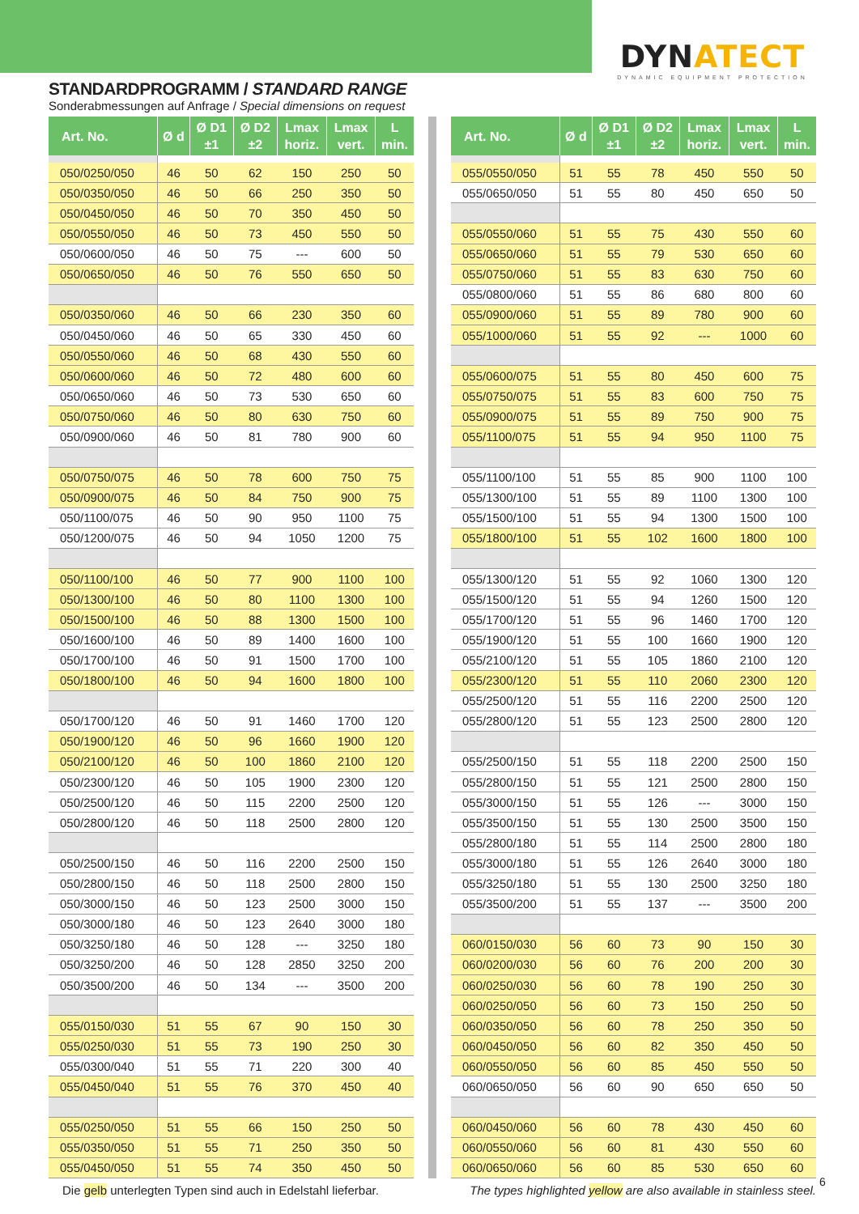DYNATECT
DYNAMIC EQUIPMENT PROTECTION
STANDARDPROGRAMM / STANDARD RANGE
Sonderabmessungen auf Anfrage / Special dimensions on request
| Art. No. | Ø d | Ø D1 ±1 | Ø D2 ±2 | Lmax horiz. | Lmax vert. | L min. |
| --- | --- | --- | --- | --- | --- | --- |
| 050/0250/050 | 46 | 50 | 62 | 150 | 250 | 50 |
| 050/0350/050 | 46 | 50 | 66 | 250 | 350 | 50 |
| 050/0450/050 | 46 | 50 | 70 | 350 | 450 | 50 |
| 050/0550/050 | 46 | 50 | 73 | 450 | 550 | 50 |
| 050/0600/050 | 46 | 50 | 75 | --- | 600 | 50 |
| 050/0650/050 | 46 | 50 | 76 | 550 | 650 | 50 |
| 050/0350/060 | 46 | 50 | 66 | 230 | 350 | 60 |
| 050/0450/060 | 46 | 50 | 65 | 330 | 450 | 60 |
| 050/0550/060 | 46 | 50 | 68 | 430 | 550 | 60 |
| 050/0600/060 | 46 | 50 | 72 | 480 | 600 | 60 |
| 050/0650/060 | 46 | 50 | 73 | 530 | 650 | 60 |
| 050/0750/060 | 46 | 50 | 80 | 630 | 750 | 60 |
| 050/0900/060 | 46 | 50 | 81 | 780 | 900 | 60 |
| 050/0750/075 | 46 | 50 | 78 | 600 | 750 | 75 |
| 050/0900/075 | 46 | 50 | 84 | 750 | 900 | 75 |
| 050/1100/075 | 46 | 50 | 90 | 950 | 1100 | 75 |
| 050/1200/075 | 46 | 50 | 94 | 1050 | 1200 | 75 |
| 050/1100/100 | 46 | 50 | 77 | 900 | 1100 | 100 |
| 050/1300/100 | 46 | 50 | 80 | 1100 | 1300 | 100 |
| 050/1500/100 | 46 | 50 | 88 | 1300 | 1500 | 100 |
| 050/1600/100 | 46 | 50 | 89 | 1400 | 1600 | 100 |
| 050/1700/100 | 46 | 50 | 91 | 1500 | 1700 | 100 |
| 050/1800/100 | 46 | 50 | 94 | 1600 | 1800 | 100 |
| 050/1700/120 | 46 | 50 | 91 | 1460 | 1700 | 120 |
| 050/1900/120 | 46 | 50 | 96 | 1660 | 1900 | 120 |
| 050/2100/120 | 46 | 50 | 100 | 1860 | 2100 | 120 |
| 050/2300/120 | 46 | 50 | 105 | 1900 | 2300 | 120 |
| 050/2500/120 | 46 | 50 | 115 | 2200 | 2500 | 120 |
| 050/2800/120 | 46 | 50 | 118 | 2500 | 2800 | 120 |
| 050/2500/150 | 46 | 50 | 116 | 2200 | 2500 | 150 |
| 050/2800/150 | 46 | 50 | 118 | 2500 | 2800 | 150 |
| 050/3000/150 | 46 | 50 | 123 | 2500 | 3000 | 150 |
| 050/3000/180 | 46 | 50 | 123 | 2640 | 3000 | 180 |
| 050/3250/180 | 46 | 50 | 128 | --- | 3250 | 180 |
| 050/3250/200 | 46 | 50 | 128 | 2850 | 3250 | 200 |
| 050/3500/200 | 46 | 50 | 134 | --- | 3500 | 200 |
| 055/0150/030 | 51 | 55 | 67 | 90 | 150 | 30 |
| 055/0250/030 | 51 | 55 | 73 | 190 | 250 | 30 |
| 055/0300/040 | 51 | 55 | 71 | 220 | 300 | 40 |
| 055/0450/040 | 51 | 55 | 76 | 370 | 450 | 40 |
| 055/0250/050 | 51 | 55 | 66 | 150 | 250 | 50 |
| 055/0350/050 | 51 | 55 | 71 | 250 | 350 | 50 |
| 055/0450/050 | 51 | 55 | 74 | 350 | 450 | 50 |
| Art. No. | Ø d | Ø D1 ±1 | Ø D2 ±2 | Lmax horiz. | Lmax vert. | L min. |
| --- | --- | --- | --- | --- | --- | --- |
| 055/0550/050 | 51 | 55 | 78 | 450 | 550 | 50 |
| 055/0650/050 | 51 | 55 | 80 | 450 | 650 | 50 |
| 055/0550/060 | 51 | 55 | 75 | 430 | 550 | 60 |
| 055/0650/060 | 51 | 55 | 79 | 530 | 650 | 60 |
| 055/0750/060 | 51 | 55 | 83 | 630 | 750 | 60 |
| 055/0800/060 | 51 | 55 | 86 | 680 | 800 | 60 |
| 055/0900/060 | 51 | 55 | 89 | 780 | 900 | 60 |
| 055/1000/060 | 51 | 55 | 92 | --- | 1000 | 60 |
| 055/0600/075 | 51 | 55 | 80 | 450 | 600 | 75 |
| 055/0750/075 | 51 | 55 | 83 | 600 | 750 | 75 |
| 055/0900/075 | 51 | 55 | 89 | 750 | 900 | 75 |
| 055/1100/075 | 51 | 55 | 94 | 950 | 1100 | 75 |
| 055/1100/100 | 51 | 55 | 85 | 900 | 1100 | 100 |
| 055/1300/100 | 51 | 55 | 89 | 1100 | 1300 | 100 |
| 055/1500/100 | 51 | 55 | 94 | 1300 | 1500 | 100 |
| 055/1800/100 | 51 | 55 | 102 | 1600 | 1800 | 100 |
| 055/1300/120 | 51 | 55 | 92 | 1060 | 1300 | 120 |
| 055/1500/120 | 51 | 55 | 94 | 1260 | 1500 | 120 |
| 055/1700/120 | 51 | 55 | 96 | 1460 | 1700 | 120 |
| 055/1900/120 | 51 | 55 | 100 | 1660 | 1900 | 120 |
| 055/2100/120 | 51 | 55 | 105 | 1860 | 2100 | 120 |
| 055/2300/120 | 51 | 55 | 110 | 2060 | 2300 | 120 |
| 055/2500/120 | 51 | 55 | 116 | 2200 | 2500 | 120 |
| 055/2800/120 | 51 | 55 | 123 | 2500 | 2800 | 120 |
| 055/2500/150 | 51 | 55 | 118 | 2200 | 2500 | 150 |
| 055/2800/150 | 51 | 55 | 121 | 2500 | 2800 | 150 |
| 055/3000/150 | 51 | 55 | 126 | --- | 3000 | 150 |
| 055/3500/150 | 51 | 55 | 130 | 2500 | 3500 | 150 |
| 055/2800/180 | 51 | 55 | 114 | 2500 | 2800 | 180 |
| 055/3000/180 | 51 | 55 | 126 | 2640 | 3000 | 180 |
| 055/3250/180 | 51 | 55 | 130 | 2500 | 3250 | 180 |
| 055/3500/200 | 51 | 55 | 137 | --- | 3500 | 200 |
| 060/0150/030 | 56 | 60 | 73 | 90 | 150 | 30 |
| 060/0200/030 | 56 | 60 | 76 | 200 | 200 | 30 |
| 060/0250/030 | 56 | 60 | 78 | 190 | 250 | 30 |
| 060/0250/050 | 56 | 60 | 73 | 150 | 250 | 50 |
| 060/0350/050 | 56 | 60 | 78 | 250 | 350 | 50 |
| 060/0450/050 | 56 | 60 | 82 | 350 | 450 | 50 |
| 060/0550/050 | 56 | 60 | 85 | 450 | 550 | 50 |
| 060/0650/050 | 56 | 60 | 90 | 650 | 650 | 50 |
| 060/0450/060 | 56 | 60 | 78 | 430 | 450 | 60 |
| 060/0550/060 | 56 | 60 | 81 | 430 | 550 | 60 |
| 060/0650/060 | 56 | 60 | 85 | 530 | 650 | 60 |
Die gelb unterlegten Typen sind auch in Edelstahl lieferbar.
The types highlighted yellow are also available in stainless steel.
6